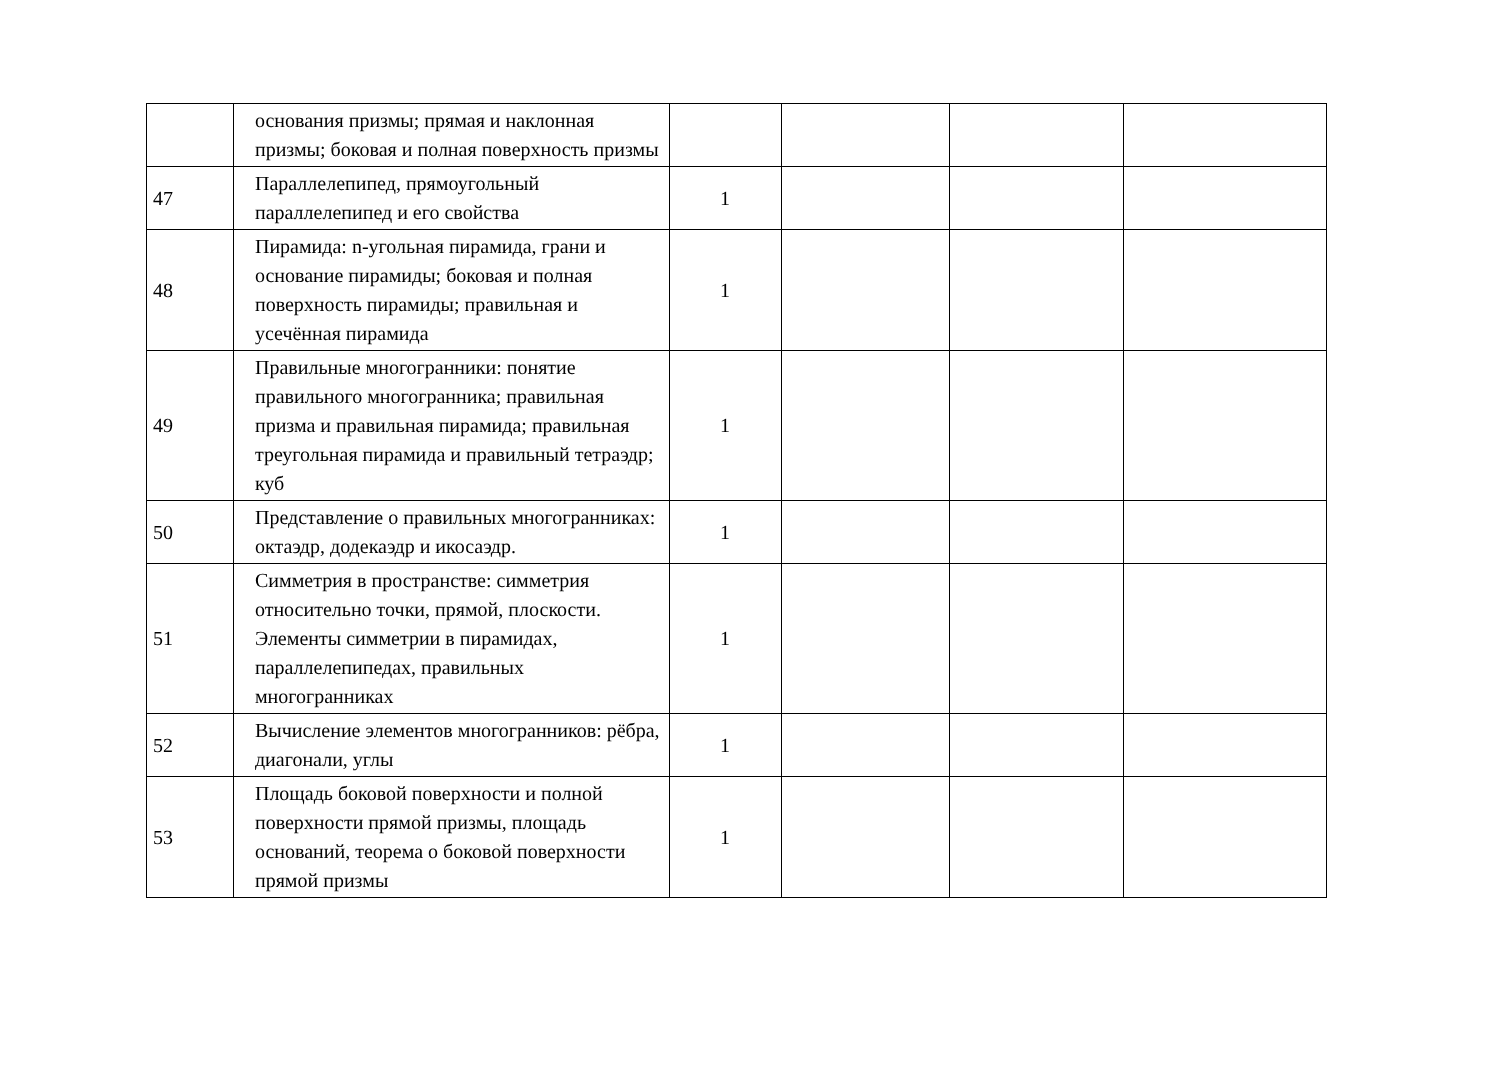| | основания призмы; прямая и наклонная призмы; боковая и полная поверхность призмы | | | | |
| 47 | Параллелепипед, прямоугольный параллелепипед и его свойства | 1 | | | |
| 48 | Пирамида: n-угольная пирамида, грани и основание пирамиды; боковая и полная поверхность пирамиды; правильная и усечённая пирамида | 1 | | | |
| 49 | Правильные многогранники: понятие правильного многогранника; правильная призма и правильная пирамида; правильная треугольная пирамида и правильный тетраэдр; куб | 1 | | | |
| 50 | Представление о правильных многогранниках: октаэдр, додекаэдр и икосаэдр. | 1 | | | |
| 51 | Симметрия в пространстве: симметрия относительно точки, прямой, плоскости. Элементы симметрии в пирамидах, параллелепипедах, правильных многогранниках | 1 | | | |
| 52 | Вычисление элементов многогранников: рёбра, диагонали, углы | 1 | | | |
| 53 | Площадь боковой поверхности и полной поверхности прямой призмы, площадь оснований, теорема о боковой поверхности прямой призмы | 1 | | | |